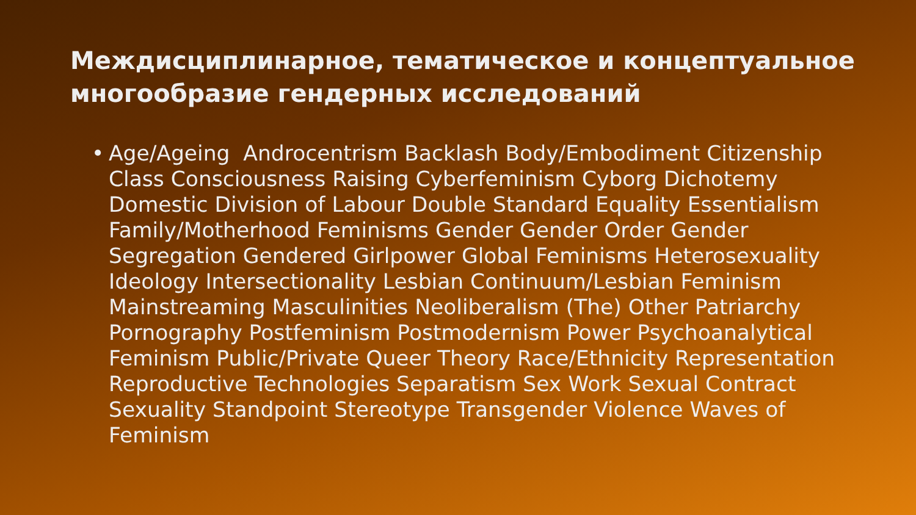Междисциплинарное, тематическое и концептуальное многообразие гендерных исследований
• Age/Ageing Androcentrism Backlash Body/Embodiment Citizenship Class Consciousness Raising Cyberfeminism Cyborg Dichotemy Domestic Division of Labour Double Standard Equality Essentialism Family/Motherhood Feminisms Gender Gender Order Gender Segregation Gendered Girlpower Global Feminisms Heterosexuality Ideology Intersectionality Lesbian Continuum/Lesbian Feminism Mainstreaming Masculinities Neoliberalism (The) Other Patriarchy Pornography Postfeminism Postmodernism Power Psychoanalytical Feminism Public/Private Queer Theory Race/Ethnicity Representation Reproductive Technologies Separatism Sex Work Sexual Contract Sexuality Standpoint Stereotype Transgender Violence Waves of Feminism